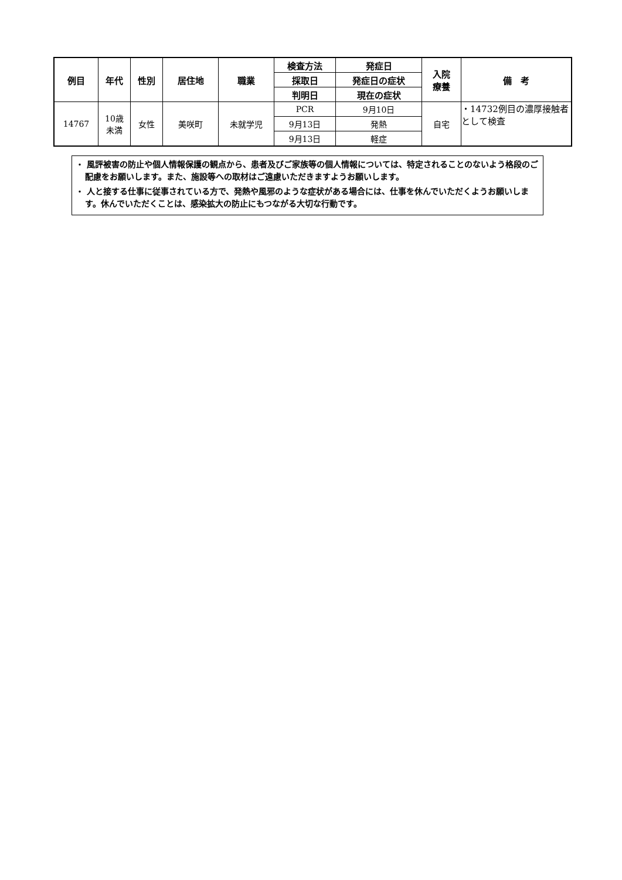| 例目 | 年代 | 性別 | 居住地 | 職業 | 検査方法 | 発症日 | 入院 療養 | 備 考 |
| --- | --- | --- | --- | --- | --- | --- | --- | --- |
| | | | | | 採取日 | 発症日の症状 | | |
| | | | | | 判明日 | 現在の症状 | | |
| 14767 | 10歳 未満 | 女性 | 美咲町 | 未就学児 | PCR | 9月10日 | 自宅 | ・14732例目の濃厚接触者として検査 |
| | | | | | 9月13日 | 発熱 | | |
| | | | | | 9月13日 | 軽症 | | |
・ 風評被害の防止や個人情報保護の観点から、患者及びご家族等の個人情報については、特定されることのないよう格段のご配慮をお願いします。また、施設等への取材はご遠慮いただきますようお願いします。
・ 人と接する仕事に従事されている方で、発熱や風邪のような症状がある場合には、仕事を休んでいただくようお願いします。休んでいただくことは、感染拡大の防止にもつながる大切な行動です。